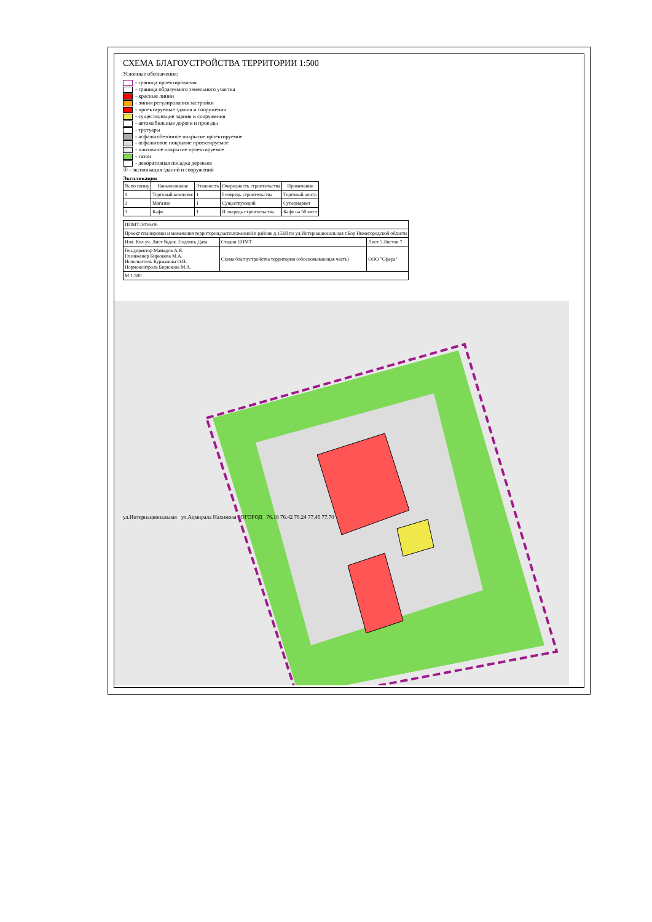СХЕМА БЛАГОУСТРОЙСТВА ТЕРРИТОРИИ 1:500
Условные обозначения:
- граница проектирования
- граница образуемого земельного участка
- красные линии
- линия регулирования застройки
- проектируемые здания и сооружения
- существующие здания и сооружения
- автомобильные дороги и проезды
- тротуары
- асфальтобетонное покрытие проектируемое
- асфальтовое покрытие проектируемое
- плиточное покрытие проектируемое
- газон
- декоративная посадка деревьев
① - экспликация зданий и сооружений
Экспликация
| № по плану | Наименование | Этажность | Очередность строительства | Примечание |
| --- | --- | --- | --- | --- |
| 1 | Торговый комплекс | 1 | I очередь строительства | Торговый центр |
| 2 | Магазин | 1 | Существующий | Супермаркет |
| 3 | Кафе | 1 | II очередь строительства | Кафе на 50 мест |
| ППМТ-2016-06 | | |
| Проект планировки и межевания территории,расположенной в районе д.153Л по ул.Интернациональная г.Бор Нижегородской области | | |
| Изм. Кол.уч. Лист №док. Подпись Дата | Стадия ППМТ | Лист 5 Листов 7 |
| Ген.директор Мамедов А.Я. Гл.инженер Бирюкова М.А. Исполнитель Курманова О.Н. Нормоконтроль Бирюкова М.А. | Схема благоустройства территории (обосновывающая часть) | ООО "Сфера" |
| М 1:500 | | |
ул.Интернациональная ул.Адмирала Нахимова ОГОРОД 76.18 76.42 76.24 77.45 77.70